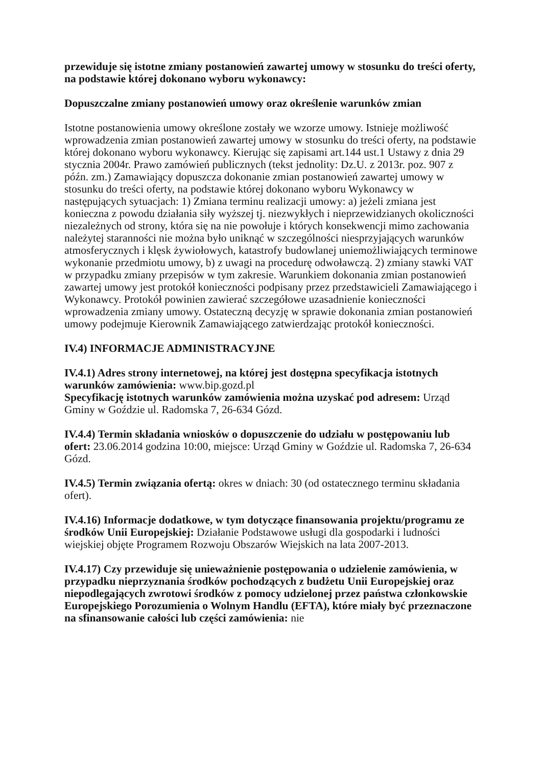przewiduje się istotne zmiany postanowień zawartej umowy w stosunku do treści oferty, na podstawie której dokonano wyboru wykonawcy:
Dopuszczalne zmiany postanowień umowy oraz określenie warunków zmian
Istotne postanowienia umowy określone zostały we wzorze umowy. Istnieje możliwość wprowadzenia zmian postanowień zawartej umowy w stosunku do treści oferty, na podstawie której dokonano wyboru wykonawcy. Kierując się zapisami art.144 ust.1 Ustawy z dnia 29 stycznia 2004r. Prawo zamówień publicznych (tekst jednolity: Dz.U. z 2013r. poz. 907 z późn. zm.) Zamawiający dopuszcza dokonanie zmian postanowień zawartej umowy w stosunku do treści oferty, na podstawie której dokonano wyboru Wykonawcy w następujących sytuacjach: 1) Zmiana terminu realizacji umowy: a) jeżeli zmiana jest konieczna z powodu działania siły wyższej tj. niezwykłych i nieprzewidzianych okoliczności niezależnych od strony, która się na nie powołuje i których konsekwencji mimo zachowania należytej staranności nie można było uniknąć w szczególności niesprzyjających warunków atmosferycznych i klęsk żywiołowych, katastrofy budowlanej uniemożliwiających terminowe wykonanie przedmiotu umowy, b) z uwagi na procedurę odwoławczą. 2) zmiany stawki VAT w przypadku zmiany przepisów w tym zakresie. Warunkiem dokonania zmian postanowień zawartej umowy jest protokół konieczności podpisany przez przedstawicieli Zamawiającego i Wykonawcy. Protokół powinien zawierać szczegółowe uzasadnienie konieczności wprowadzenia zmiany umowy. Ostateczną decyzję w sprawie dokonania zmian postanowień umowy podejmuje Kierownik Zamawiającego zatwierdzając protokół konieczności.
IV.4) INFORMACJE ADMINISTRACYJNE
IV.4.1) Adres strony internetowej, na której jest dostępna specyfikacja istotnych warunków zamówienia: www.bip.gozd.pl
Specyfikację istotnych warunków zamówienia można uzyskać pod adresem: Urząd Gminy w Goździe ul. Radomska 7, 26-634 Gózd.
IV.4.4) Termin składania wniosków o dopuszczenie do udziału w postępowaniu lub ofert: 23.06.2014 godzina 10:00, miejsce: Urząd Gminy w Goździe ul. Radomska 7, 26-634 Gózd.
IV.4.5) Termin związania ofertą: okres w dniach: 30 (od ostatecznego terminu składania ofert).
IV.4.16) Informacje dodatkowe, w tym dotyczące finansowania projektu/programu ze środków Unii Europejskiej: Działanie Podstawowe usługi dla gospodarki i ludności wiejskiej objęte Programem Rozwoju Obszarów Wiejskich na lata 2007-2013.
IV.4.17) Czy przewiduje się unieważnienie postępowania o udzielenie zamówienia, w przypadku nieprzyznania środków pochodzących z budżetu Unii Europejskiej oraz niepodlegających zwrotowi środków z pomocy udzielonej przez państwa członkowskie Europejskiego Porozumienia o Wolnym Handlu (EFTA), które miały być przeznaczone na sfinansowanie całości lub części zamówienia: nie